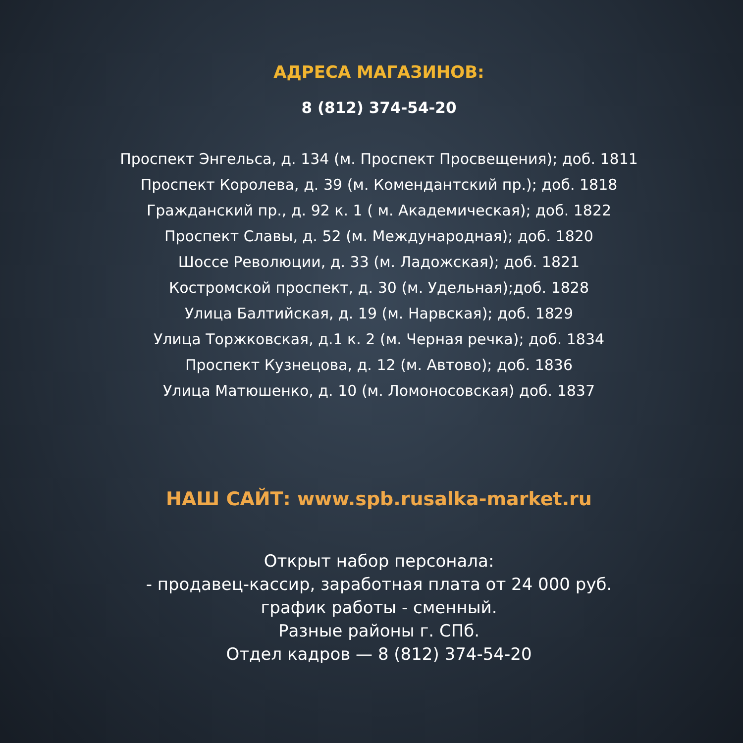АДРЕСА МАГАЗИНОВ:
8 (812) 374-54-20
Проспект Энгельса, д. 134 (м. Проспект Просвещения); доб. 1811
Проспект Королева, д. 39 (м. Комендантский пр.); доб. 1818
Гражданский пр., д. 92 к. 1 ( м. Академическая); доб. 1822
Проспект Славы, д. 52 (м. Международная); доб. 1820
Шоссе Революции, д. 33 (м. Ладожская); доб. 1821
Костромской проспект, д. 30 (м. Удельная);доб. 1828
Улица Балтийская, д. 19 (м. Нарвская); доб. 1829
Улица Торжковская, д.1 к. 2 (м. Черная речка); доб. 1834
Проспект Кузнецова, д. 12 (м. Автово); доб. 1836
Улица Матюшенко, д. 10 (м. Ломоносовская) доб. 1837
НАШ САЙТ: www.spb.rusalka-market.ru
Открыт набор персонала:
- продавец-кассир, заработная плата от 24 000 руб.
график работы - сменный.
Разные районы г. СПб.
Отдел кадров — 8 (812) 374-54-20